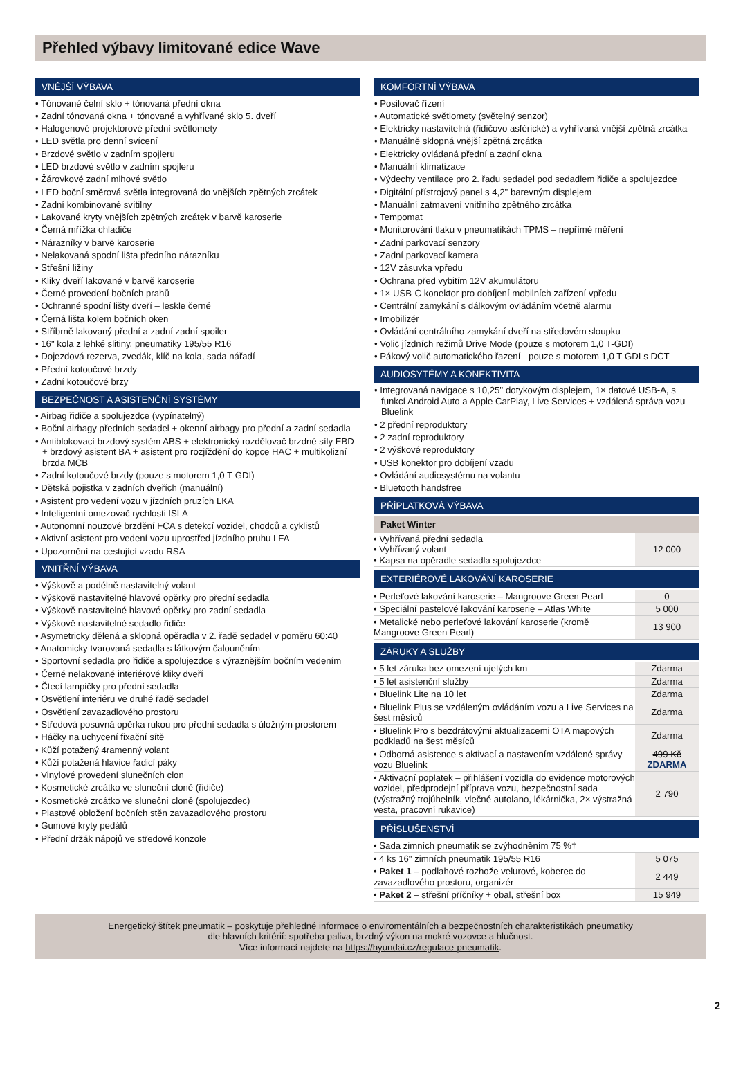Přehled výbavy limitované edice Wave
VNĚJŠÍ VÝBAVA
• Tónované čelní sklo + tónovaná přední okna
• Zadní tónovaná okna + tónované a vyhřívané sklo 5. dveří
• Halogenové projektorové přední světlomety
• LED světla pro denní svícení
• Brzdové světlo v zadním spojleru
• LED brzdové světlo v zadním spojleru
• Žárovkové zadní mlhové světlo
• LED boční směrová světla integrovaná do vnějších zpětných zrcátek
• Zadní kombinované svítilny
• Lakované kryty vnějších zpětných zrcátek v barvě karoserie
• Černá mřížka chladiče
• Nárazníky v barvě karoserie
• Nelakovaná spodní lišta předního nárazníku
• Střešní ližiny
• Kliky dveří lakované v barvě karoserie
• Černé provedení bočních prahů
• Ochranné spodní lišty dveří – leskle černé
• Černá lišta kolem bočních oken
• Stříbrně lakovaný přední a zadní zadní spoiler
• 16" kola z lehké slitiny, pneumatiky 195/55 R16
• Dojezdová rezerva, zvedák, klíč na kola, sada nářadí
• Přední kotoučové brzdy
• Zadní kotoučové brzy
BEZPEČNOST A ASISTENČNÍ SYSTÉMY
• Airbag řidiče a spolujezdce (vypínatelný)
• Boční airbagy předních sedadel + okenní airbagy pro přední a zadní sedadla
• Antiblokovací brzdový systém ABS + elektronický rozdělovač brzdné síly EBD + brzdový asistent BA + asistent pro rozjíždění do kopce HAC + multikolizní brzda MCB
• Zadní kotoučové brzdy (pouze s motorem 1,0 T-GDI)
• Dětská pojistka v zadních dveřích (manuální)
• Asistent pro vedení vozu v jízdních pruzích LKA
• Inteligentní omezovač rychlosti ISLA
• Autonomní nouzové brzdění FCA s detekcí vozidel, chodců a cyklistů
• Aktivní asistent pro vedení vozu uprostřed jízdního pruhu LFA
• Upozornění na cestující vzadu RSA
VNITŘNÍ VÝBAVA
• Výškově a podélně nastavitelný volant
• Výškově nastavitelné hlavové opěrky pro přední sedadla
• Výškově nastavitelné hlavové opěrky pro zadní sedadla
• Výškově nastavitelné sedadlo řidiče
• Asymetricky dělená a sklopná opěradla v 2. řadě sedadel v poměru 60:40
• Anatomicky tvarovaná sedadla s látkovým čalouněním
• Sportovní sedadla pro řidiče a spolujezdce s výraznějším bočním vedením
• Černé nelakované interiérové kliky dveří
• Čtecí lampičky pro přední sedadla
• Osvětlení interiéru ve druhé řadě sedadel
• Osvětlení zavazadlového prostoru
• Středová posuvná opěrka rukou pro přední sedadla s úložným prostorem
• Háčky na uchycení fixační sítě
• Kůží potažený 4ramenný volant
• Kůží potažená hlavice řadicí páky
• Vinylové provedení slunečních clon
• Kosmetické zrcátko ve sluneční cloně (řidiče)
• Kosmetické zrcátko ve sluneční cloně (spolujezdec)
• Plastové obložení bočních stěn zavazadlového prostoru
• Gumové kryty pedálů
• Přední držák nápojů ve středové konzole
KOMFORTNÍ VÝBAVA
• Posilovač řízení
• Automatické světlomety (světelný senzor)
• Elektricky nastavitelná (řidičovo asférické) a vyhřívaná vnější zpětná zrcátka
• Manuálně sklopná vnější zpětná zrcátka
• Elektricky ovládaná přední a zadní okna
• Manuální klimatizace
• Výdechy ventilace pro 2. řadu sedadel pod sedadlem řidiče a spolujezdce
• Digitální přístrojový panel s 4,2" barevným displejem
• Manuální zatmavení vnitřního zpětného zrcátka
• Tempomat
• Monitorování tlaku v pneumatikách TPMS – nepřímé měření
• Zadní parkovací senzory
• Zadní parkovací kamera
• 12V zásuvka vpředu
• Ochrana před vybitím 12V akumulátoru
• 1× USB-C konektor pro dobíjení mobilních zařízení vpředu
• Centrální zamykání s dálkovým ovládáním včetně alarmu
• Imobilizér
• Ovládání centrálního zamykání dveří na středovém sloupku
• Volič jízdních režimů Drive Mode (pouze s motorem 1,0 T-GDI)
• Pákový volič automatického řazení - pouze s motorem 1,0 T-GDI s DCT
AUDIOSYTÉMY A KONEKTIVITA
• Integrovaná navigace s 10,25'' dotykovým displejem, 1× datové USB-A, s funkcí Android Auto a Apple CarPlay, Live Services + vzdálená správa vozu Bluelink
• 2 přední reproduktory
• 2 zadní reproduktory
• 2 výškové reproduktory
• USB konektor pro dobíjení vzadu
• Ovládání audiosystému na volantu
• Bluetooth handsfree
PŘÍPLATKOVÁ VÝBAVA
Paket Winter
| • Vyhřívaná přední sedadla • Vyhřívaný volant • Kapsa na opěradle sedadla spolujezdce | 12 000 |
EXTERIÉROVÉ LAKOVÁNÍ KAROSERIE
| • Perleťové lakování karoserie – Mangroove Green Pearl | 0 |
| • Speciální pastelové lakování karoserie – Atlas White | 5 000 |
| • Metalické nebo perleťové lakování karoserie (kromě Mangroove Green Pearl) | 13 900 |
ZÁRUKY A SLUŽBY
| • 5 let záruka bez omezení ujetých km | Zdarma |
| • 5 let asistenční služby | Zdarma |
| • Bluelink Lite na 10 let | Zdarma |
| • Bluelink Plus se vzdáleným ovládáním vozu a Live Services na šest měsíců | Zdarma |
| • Bluelink Pro s bezdrátovými aktualizacemi OTA mapových podkladů na šest měsíců | Zdarma |
| • Odborná asistence s aktivací a nastavením vzdálené správy vozu Bluelink | 499 Kč ZDARMA |
| • Aktivační poplatek – přihlášení vozidla do evidence motorových vozidel, předprodejní příprava vozu, bezpečnostní sada (výstražný trojúhelník, vlečné autolano, lékárnička, 2× výstražná vesta, pracovní rukavice) | 2 790 |
PŘÍSLUŠENSTVÍ
| • Sada zimních pneumatik se zvýhodněním 75 %† | |
| • 4 ks 16" zimních pneumatik 195/55 R16 | 5 075 |
| • Paket 1 – podlahové rozhože velurové, koberec do zavazadlového prostoru, organizér | 2 449 |
| • Paket 2 – střešní příčníky + obal, střešní box | 15 949 |
Energetický štítek pneumatik – poskytuje přehledné informace o enviromentálních a bezpečnostních charakteristikách pneumatiky
dle hlavních kritérií: spotřeba paliva, brzdný výkon na mokré vozovce a hlučnost.
Více informací najdete na https://hyundai.cz/regulace-pneumatik.
2